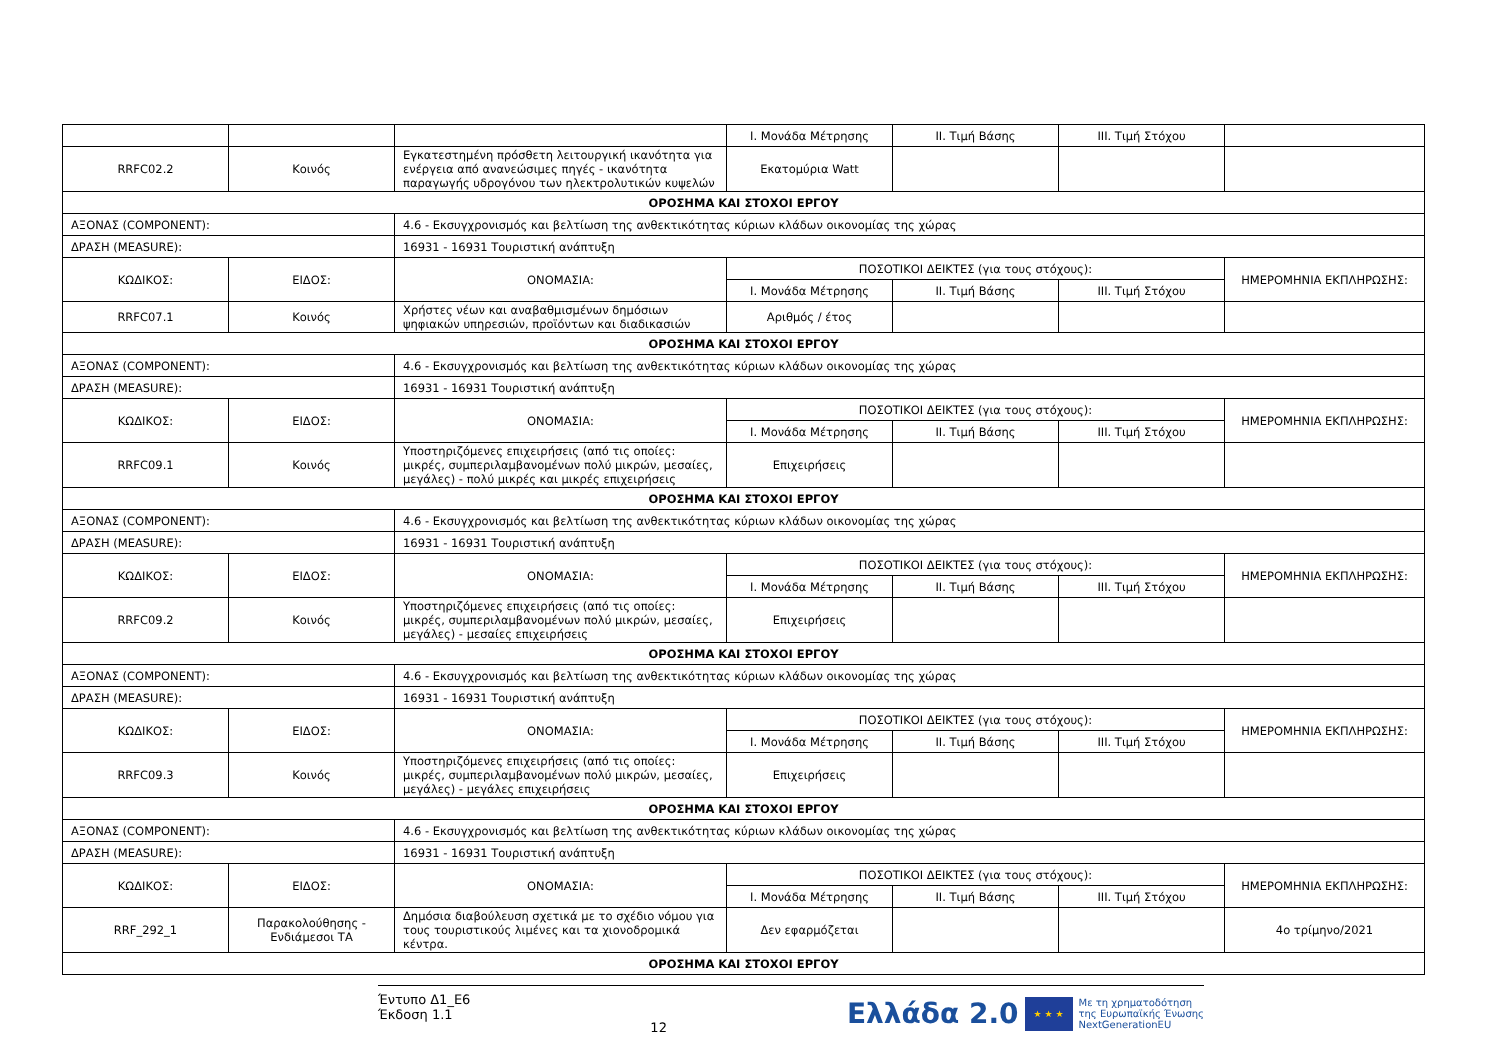| | | | I. Μονάδα Μέτρησης | II. Τιμή Βάσης | III. Τιμή Στόχου | |
| RRFC02.2 | Κοινός | Εγκατεστημένη πρόσθετη λειτουργική ικανότητα για ενέργεια από ανανεώσιμες πηγές - ικανότητα παραγωγής υδρογόνου των ηλεκτρολυτικών κυψελών | Εκατομύρια Watt | | | |
| ΟΡΟΣΗΜΑ ΚΑΙ ΣΤΟΧΟΙ ΕΡΓΟΥ | | | | | | |
| ΑΞΟΝΑΣ (COMPONENT): | | 4.6 - Εκσυγχρονισμός και βελτίωση της ανθεκτικότητας κύριων κλάδων οικονομίας της χώρας | | | | |
| ΔΡΑΣΗ (MEASURE): | | 16931 - 16931 Τουριστική ανάπτυξη | | | | |
| ΚΩΔΙΚΟΣ: | ΕΙΔΟΣ: | ΟΝΟΜΑΣΙΑ: | ΠΟΣΟΤΙΚΟΙ ΔΕΙΚΤΕΣ (για τους στόχους): | | | ΗΜΕΡΟΜΗΝΙΑ ΕΚΠΛΗΡΩΣΗΣ: |
| | | | I. Μονάδα Μέτρησης | II. Τιμή Βάσης | III. Τιμή Στόχου | |
| RRFC07.1 | Κοινός | Χρήστες νέων και αναβαθμισμένων δημόσιων ψηφιακών υπηρεσιών, προϊόντων και διαδικασιών | Αριθμός / έτος | | | |
| ΟΡΟΣΗΜΑ ΚΑΙ ΣΤΟΧΟΙ ΕΡΓΟΥ | | | | | | |
| ΑΞΟΝΑΣ (COMPONENT): | | 4.6 - Εκσυγχρονισμός και βελτίωση της ανθεκτικότητας κύριων κλάδων οικονομίας της χώρας | | | | |
| ΔΡΑΣΗ (MEASURE): | | 16931 - 16931 Τουριστική ανάπτυξη | | | | |
| ΚΩΔΙΚΟΣ: | ΕΙΔΟΣ: | ΟΝΟΜΑΣΙΑ: | ΠΟΣΟΤΙΚΟΙ ΔΕΙΚΤΕΣ (για τους στόχους): | | | ΗΜΕΡΟΜΗΝΙΑ ΕΚΠΛΗΡΩΣΗΣ: |
| | | | I. Μονάδα Μέτρησης | II. Τιμή Βάσης | III. Τιμή Στόχου | |
| RRFC09.1 | Κοινός | Υποστηριζόμενες επιχειρήσεις (από τις οποίες: μικρές, συμπεριλαμβανομένων πολύ μικρών, μεσαίες, μεγάλες) - πολύ μικρές και μικρές επιχειρήσεις | Επιχειρήσεις | | | |
| ΟΡΟΣΗΜΑ ΚΑΙ ΣΤΟΧΟΙ ΕΡΓΟΥ | | | | | | |
| ΑΞΟΝΑΣ (COMPONENT): | | 4.6 - Εκσυγχρονισμός και βελτίωση της ανθεκτικότητας κύριων κλάδων οικονομίας της χώρας | | | | |
| ΔΡΑΣΗ (MEASURE): | | 16931 - 16931 Τουριστική ανάπτυξη | | | | |
| ΚΩΔΙΚΟΣ: | ΕΙΔΟΣ: | ΟΝΟΜΑΣΙΑ: | ΠΟΣΟΤΙΚΟΙ ΔΕΙΚΤΕΣ (για τους στόχους): | | | ΗΜΕΡΟΜΗΝΙΑ ΕΚΠΛΗΡΩΣΗΣ: |
| | | | I. Μονάδα Μέτρησης | II. Τιμή Βάσης | III. Τιμή Στόχου | |
| RRFC09.2 | Κοινός | Υποστηριζόμενες επιχειρήσεις (από τις οποίες: μικρές, συμπεριλαμβανομένων πολύ μικρών, μεσαίες, μεγάλες) - μεσαίες επιχειρήσεις | Επιχειρήσεις | | | |
| ΟΡΟΣΗΜΑ ΚΑΙ ΣΤΟΧΟΙ ΕΡΓΟΥ | | | | | | |
| ΑΞΟΝΑΣ (COMPONENT): | | 4.6 - Εκσυγχρονισμός και βελτίωση της ανθεκτικότητας κύριων κλάδων οικονομίας της χώρας | | | | |
| ΔΡΑΣΗ (MEASURE): | | 16931 - 16931 Τουριστική ανάπτυξη | | | | |
| ΚΩΔΙΚΟΣ: | ΕΙΔΟΣ: | ΟΝΟΜΑΣΙΑ: | ΠΟΣΟΤΙΚΟΙ ΔΕΙΚΤΕΣ (για τους στόχους): | | | ΗΜΕΡΟΜΗΝΙΑ ΕΚΠΛΗΡΩΣΗΣ: |
| | | | I. Μονάδα Μέτρησης | II. Τιμή Βάσης | III. Τιμή Στόχου | |
| RRFC09.3 | Κοινός | Υποστηριζόμενες επιχειρήσεις (από τις οποίες: μικρές, συμπεριλαμβανομένων πολύ μικρών, μεσαίες, μεγάλες) - μεγάλες επιχειρήσεις | Επιχειρήσεις | | | |
| ΟΡΟΣΗΜΑ ΚΑΙ ΣΤΟΧΟΙ ΕΡΓΟΥ | | | | | | |
| ΑΞΟΝΑΣ (COMPONENT): | | 4.6 - Εκσυγχρονισμός και βελτίωση της ανθεκτικότητας κύριων κλάδων οικονομίας της χώρας | | | | |
| ΔΡΑΣΗ (MEASURE): | | 16931 - 16931 Τουριστική ανάπτυξη | | | | |
| ΚΩΔΙΚΟΣ: | ΕΙΔΟΣ: | ΟΝΟΜΑΣΙΑ: | ΠΟΣΟΤΙΚΟΙ ΔΕΙΚΤΕΣ (για τους στόχους): | | | ΗΜΕΡΟΜΗΝΙΑ ΕΚΠΛΗΡΩΣΗΣ: |
| | | | I. Μονάδα Μέτρησης | II. Τιμή Βάσης | III. Τιμή Στόχου | |
| RRF_292_1 | Παρακολούθησης - Ενδιάμεσοι ΤΑ | Δημόσια διαβούλευση σχετικά με το σχέδιο νόμου για τους τουριστικούς λιμένες και τα χιονοδρομικά κέντρα. | Δεν εφαρμόζεται | | | 4ο τρίμηνο/2021 |
| ΟΡΟΣΗΜΑ ΚΑΙ ΣΤΟΧΟΙ ΕΡΓΟΥ | | | | | | |
Έντυπο Δ1_Ε6
Έκδοση 1.1
12
Ελλάδα 2.0 ★ ★ ★ Με τη χρηματοδότηση
της Ευρωπαϊκής Ένωσης
NextGenerationEU